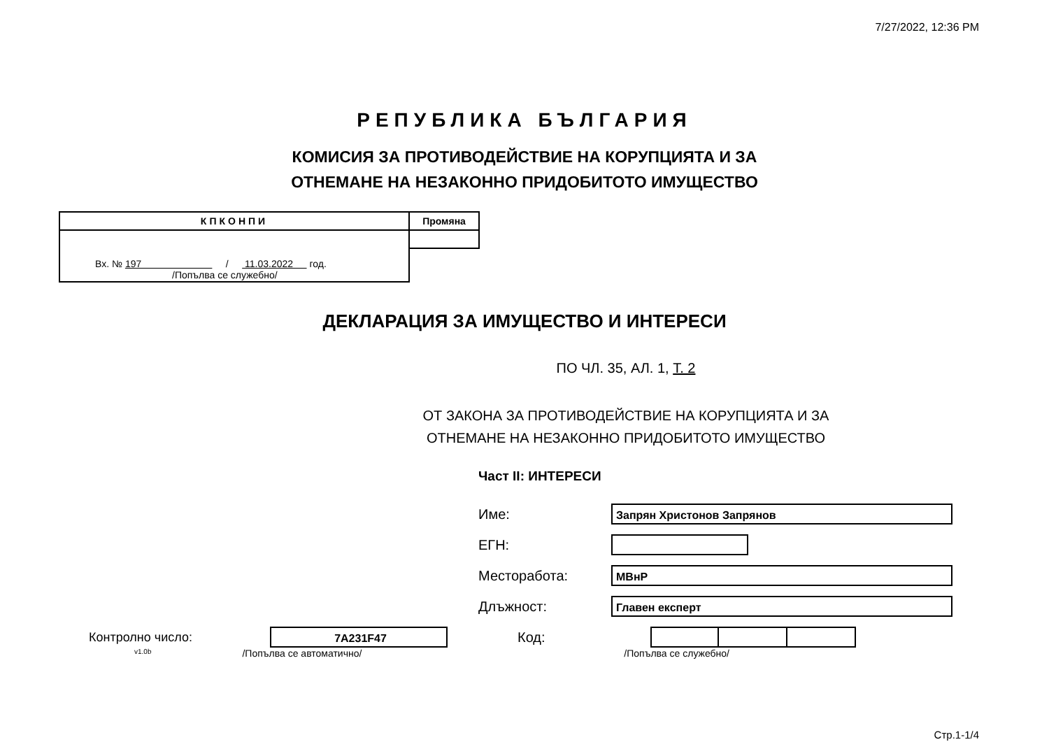7/27/2022, 12:36 PM
РЕПУБЛИКА БЪЛГАРИЯ
КОМИСИЯ ЗА ПРОТИВОДЕЙСТВИЕ НА КОРУПЦИЯТА И ЗА
ОТНЕМАНЕ НА НЕЗАКОННО ПРИДОБИТОТО ИМУЩЕСТВО
| КПКОНПИ | Промяна |
| Вх. № 197 / 11.03.2022 год. /Попълва се служебно/ | |
ДЕКЛАРАЦИЯ ЗА ИМУЩЕСТВО И ИНТЕРЕСИ
ПО ЧЛ. 35, АЛ. 1, Т. 2
ОТ ЗАКОНА ЗА ПРОТИВОДЕЙСТВИЕ НА КОРУПЦИЯТА И ЗА
ОТНЕМАНЕ НА НЕЗАКОННО ПРИДОБИТОТО ИМУЩЕСТВО
Част II: ИНТЕРЕСИ
Име:
Запрян Христонов Запрянов
ЕГН:
Месторабота:
МВнР
Длъжност:
Главен експерт
Контролно число:
7A231F47
Код:
v1.0b /Попълва се автоматично/ /Попълва се служебно/
Стр.1-1/4